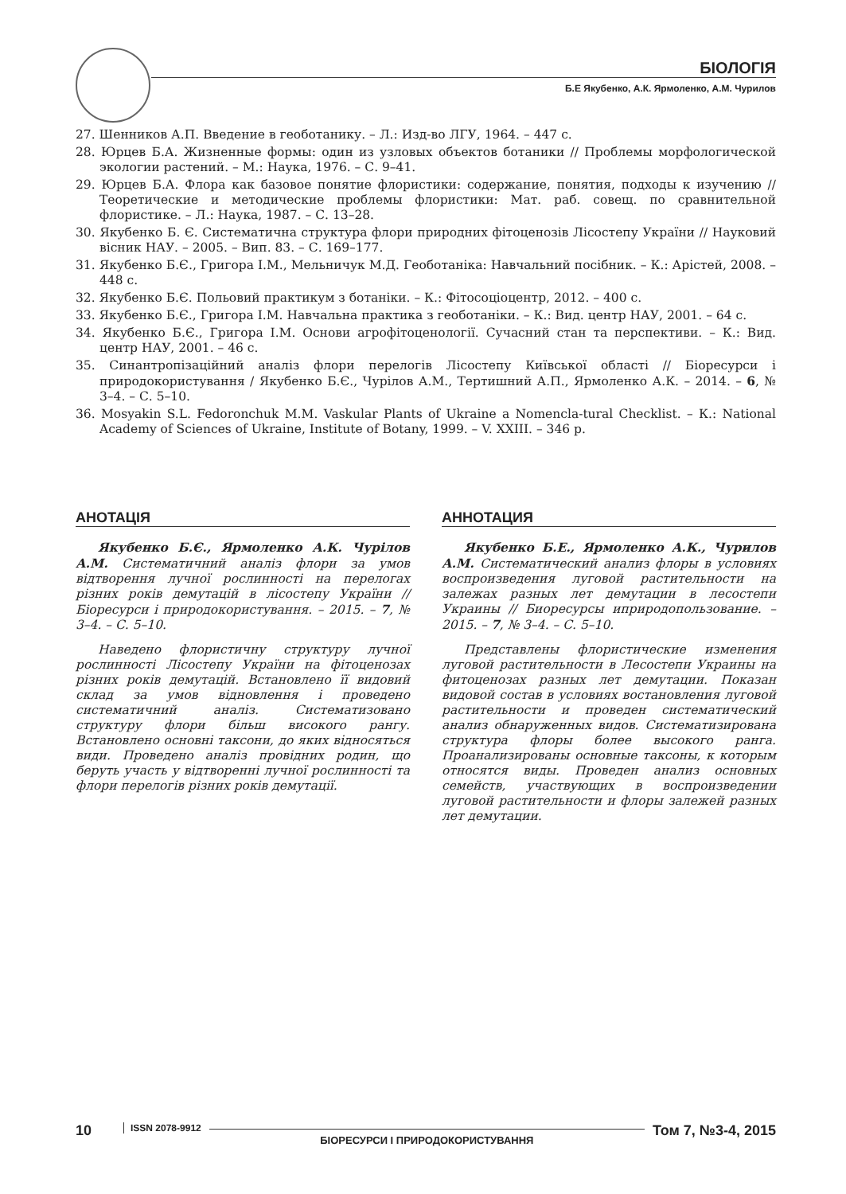БІОЛОГІЯ
Б.Е Якубенко, А.К. Ярмоленко, А.М. Чурилов
27. Шенников А.П. Введение в геоботанику. – Л.: Изд-во ЛГУ, 1964. – 447 с.
28. Юрцев Б.А. Жизненные формы: один из узловых объектов ботаники // Проблемы морфологической экологии растений. – М.: Наука, 1976. – С. 9–41.
29. Юрцев Б.А. Флора как базовое понятие флористики: содержание, понятия, подходы к изучению // Теоретические и методические проблемы флористики: Мат. раб. совещ. по сравнительной флористике. – Л.: Наука, 1987. – С. 13–28.
30. Якубенко Б. Є. Систематична структура флори природних фітоценозів Лісостепу України // Науковий вісник НАУ. – 2005. – Вип. 83. – С. 169–177.
31. Якубенко Б.Є., Григора І.М., Мельничук М.Д. Геоботаніка: Навчальний посібник. – К.: Арістей, 2008. – 448 с.
32. Якубенко Б.Є. Польовий практикум з ботаніки. – К.: Фітосоціоцентр, 2012. – 400 с.
33. Якубенко Б.Є., Григора І.М. Навчальна практика з геоботаніки. – К.: Вид. центр НАУ, 2001. – 64 с.
34. Якубенко Б.Є., Григора І.М. Основи агрофітоценології. Сучасний стан та перспективи. – К.: Вид. центр НАУ, 2001. – 46 с.
35. Синантропізаційний аналіз флори перелогів Лісостепу Київської області // Біоресурси і природокористування / Якубенко Б.Є., Чурілов А.М., Тертишний А.П., Ярмоленко А.К. – 2014. – 6, № 3–4. – С. 5–10.
36. Mosyakin S.L. Fedoronchuk M.M. Vaskular Plants of Ukraine a Nomencla-tural Checklist. – К.: National Academy of Sciences of Ukraine, Institute of Botany, 1999. – V. XXIII. – 346 p.
АНОТАЦІЯ
Якубенко Б.Є., Ярмоленко А.К. Чурілов А.М. Систематичний аналіз флори за умов відтворення лучної рослинності на перелогах різних років демутацій в лісостепу України //Біоресурси і природокористування. – 2015. – 7, № 3–4. – С. 5–10.
Наведено флористичну структуру лучної рослинності Лісостепу України на фітоценозах різних років демутацій. Встановлено її видовий склад за умов відновлення і проведено систематичний аналіз. Систематизовано структуру флори більш високого рангу. Встановлено основні таксони, до яких відносяться види. Проведено аналіз провідних родин, що беруть участь у відтворенні лучної рослинності та флори перелогів різних років демутації.
АННОТАЦИЯ
Якубенко Б.Е., Ярмоленко А.К., Чурилов А.М. Систематический анализ флоры в условиях воспроизведения луговой растительности на залежах разных лет демутации в лесостепи Украины // Биоресурсы иприродопользование. – 2015. – 7, № 3–4. – С. 5–10.
Представлены флористические изменения луговой растительности в Лесостепи Украины на фитоценозах разных лет демутации. Показан видовой состав в условиях востановления луговой растительности и проведен систематический анализ обнаруженных видов. Систематизирована структура флоры более высокого ранга. Проанализированы основные таксоны, к которым относятся виды. Проведен анализ основных семейств, участвующих в воспроизведении луговой растительности и флоры залежей разных лет демутации.
10 ISSN 2078-9912 БІОРЕСУРСИ І ПРИРОДОКОРИСТУВАННЯ Том 7, №3-4, 2015